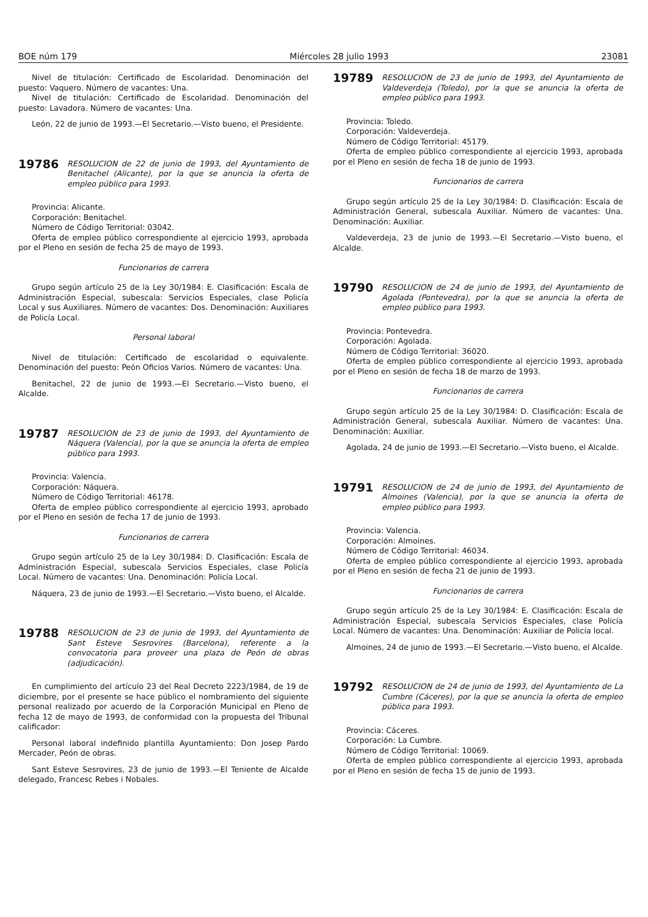BOE núm 179 Miércoles 28 julio 1993 23081
Nivel de titulación: Certificado de Escolaridad. Denominación del puesto: Vaquero. Número de vacantes: Una.
Nivel de titulación: Certificado de Escolaridad. Denominación del puesto: Lavadora. Número de vacantes: Una.
León, 22 de junio de 1993.—El Secretario.—Visto bueno, el Presidente.
19786 RESOLUCION de 22 de junio de 1993, del Ayuntamiento de Benitachel (Alicante), por la que se anuncia la oferta de empleo público para 1993.
Provincia: Alicante.
Corporación: Benitachel.
Número de Código Territorial: 03042.
Oferta de empleo público correspondiente al ejercicio 1993, aprobada por el Pleno en sesión de fecha 25 de mayo de 1993.
Funcionarios de carrera
Grupo según artículo 25 de la Ley 30/1984: E. Clasificación: Escala de Administración Especial, subescala: Servicios Especiales, clase Policía Local y sus Auxiliares. Número de vacantes: Dos. Denominación: Auxiliares de Policía Local.
Personal laboral
Nivel de titulación: Certificado de escolaridad o equivalente. Denominación del puesto: Peón Oficios Varios. Número de vacantes: Una.
Benitachel, 22 de junio de 1993.—El Secretario.—Visto bueno, el Alcalde.
19787 RESOLUCION de 23 de junio de 1993, del Ayuntamiento de Náquera (Valencia), por la que se anuncia la oferta de empleo público para 1993.
Provincia: Valencia.
Corporación: Náquera.
Número de Código Territorial: 46178.
Oferta de empleo público correspondiente al ejercicio 1993, aprobado por el Pleno en sesión de fecha 17 de junio de 1993.
Funcionarios de carrera
Grupo según artículo 25 de la Ley 30/1984: D. Clasificación: Escala de Administración Especial, subescala Servicios Especiales, clase Policía Local. Número de vacantes: Una. Denominación: Policía Local.
Náquera, 23 de junio de 1993.—El Secretario.—Visto bueno, el Alcalde.
19788 RESOLUCION de 23 de junio de 1993, del Ayuntamiento de Sant Esteve Sesrovires (Barcelona), referente a la convocatoria para proveer una plaza de Peón de obras (adjudicación).
En cumplimiento del artículo 23 del Real Decreto 2223/1984, de 19 de diciembre, por el presente se hace público el nombramiento del siguiente personal realizado por acuerdo de la Corporación Municipal en Pleno de fecha 12 de mayo de 1993, de conformidad con la propuesta del Tribunal calificador:
Personal laboral indefinido plantilla Ayuntamiento: Don Josep Pardo Mercader, Peón de obras.
Sant Esteve Sesrovires, 23 de junio de 1993.—El Teniente de Alcalde delegado, Francesc Rebes i Nobales.
19789 RESOLUCION de 23 de junio de 1993, del Ayuntamiento de Valdeverdeja (Toledo), por la que se anuncia la oferta de empleo público para 1993.
Provincia: Toledo.
Corporación: Valdeverdeja.
Número de Código Territorial: 45179.
Oferta de empleo público correspondiente al ejercicio 1993, aprobada por el Pleno en sesión de fecha 18 de junio de 1993.
Funcionarios de carrera
Grupo según artículo 25 de la Ley 30/1984: D. Clasificación: Escala de Administración General, subescala Auxiliar. Número de vacantes: Una. Denominación: Auxiliar.
Valdeverdeja, 23 de junio de 1993.—El Secretario.—Visto bueno, el Alcalde.
19790 RESOLUCION de 24 de junio de 1993, del Ayuntamiento de Agolada (Pontevedra), por la que se anuncia la oferta de empleo público para 1993.
Provincia: Pontevedra.
Corporación: Agolada.
Número de Código Territorial: 36020.
Oferta de empleo público correspondiente al ejercicio 1993, aprobada por el Pleno en sesión de fecha 18 de marzo de 1993.
Funcionarios de carrera
Grupo según artículo 25 de la Ley 30/1984: D. Clasificación: Escala de Administración General, subescala Auxiliar. Número de vacantes: Una. Denominación: Auxiliar.
Agolada, 24 de junio de 1993.—El Secretario.—Visto bueno, el Alcalde.
19791 RESOLUCION de 24 de junio de 1993, del Ayuntamiento de Almoines (Valencia), por la que se anuncia la oferta de empleo público para 1993.
Provincia: Valencia.
Corporación: Almoines.
Número de Código Territorial: 46034.
Oferta de empleo público correspondiente al ejercicio 1993, aprobada por el Pleno en sesión de fecha 21 de junio de 1993.
Funcionarios de carrera
Grupo según artículo 25 de la Ley 30/1984: E. Clasificación: Escala de Administración Especial, subescala Servicios Especiales, clase Policía Local. Número de vacantes: Una. Denominación: Auxiliar de Policía local.
Almoines, 24 de junio de 1993.—El Secretario.—Visto bueno, el Alcalde.
19792 RESOLUCION de 24 de junio de 1993, del Ayuntamiento de La Cumbre (Cáceres), por la que se anuncia la oferta de empleo público para 1993.
Provincia: Cáceres.
Corporación: La Cumbre.
Número de Código Territorial: 10069.
Oferta de empleo público correspondiente al ejercicio 1993, aprobada por el Pleno en sesión de fecha 15 de junio de 1993.